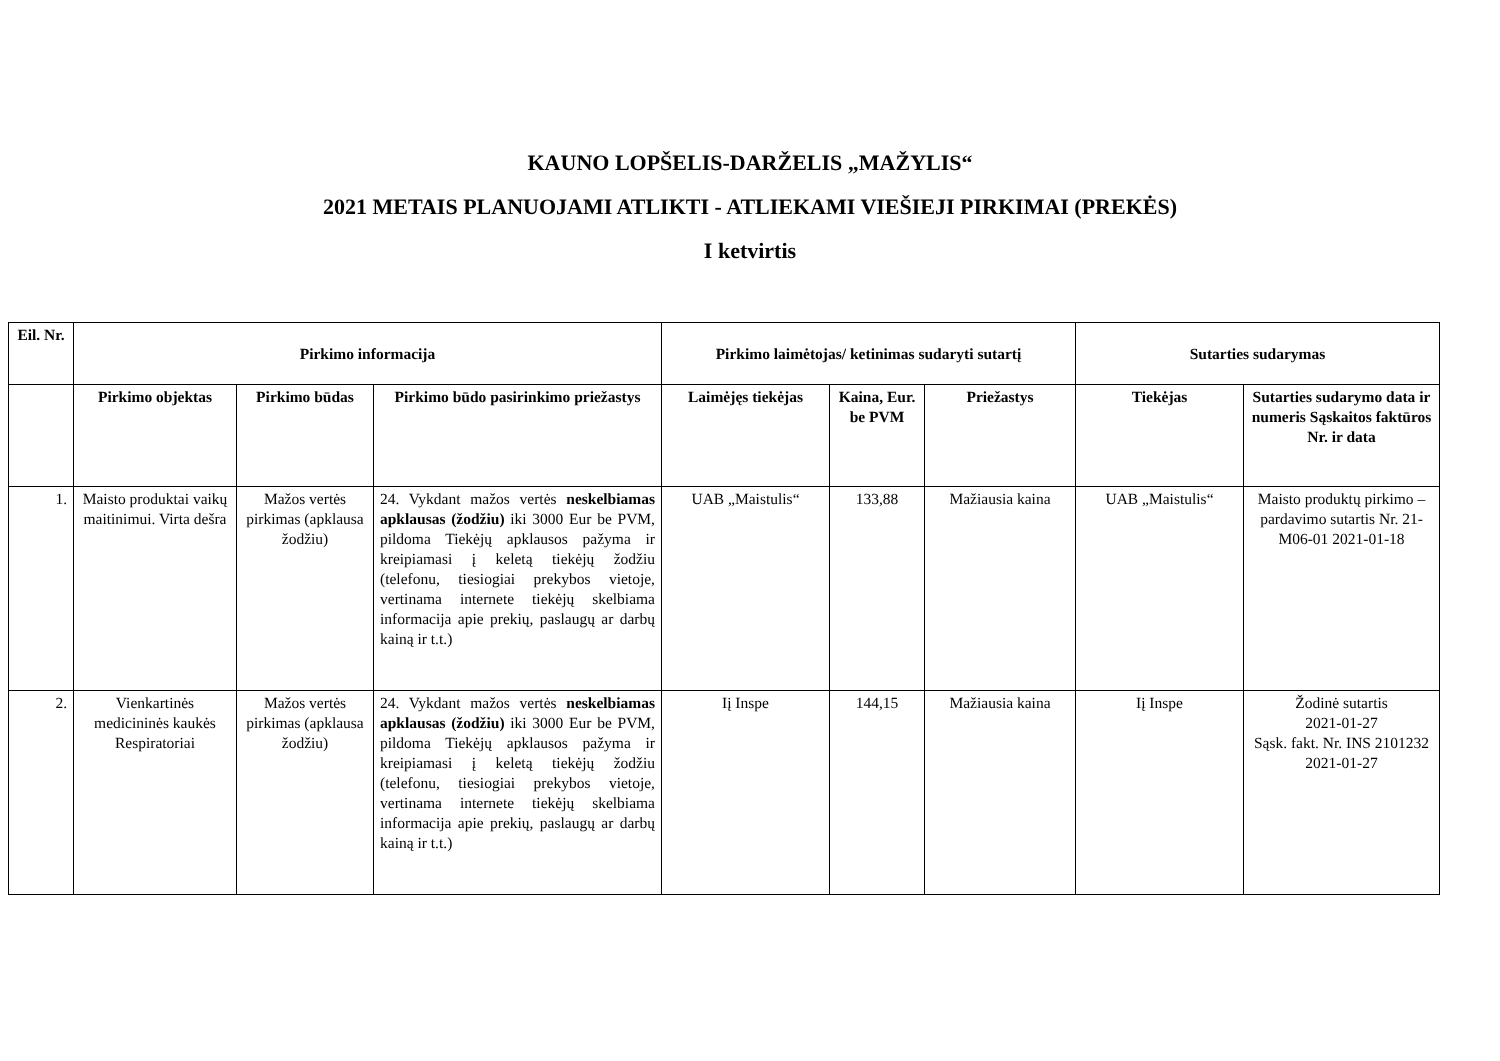KAUNO LOPŠELIS-DARŽELIS „MAŽYLIS“
2021 METAIS PLANUOJAMI ATLIKTI - ATLIEKAMI VIEŠIEJI PIRKIMAI (PREKĖS)
I ketvirtis
| Eil. Nr. | Pirkimo informacija | | | Pirkimo laimėtojas/ ketinimas sudaryti sutartį | | | Sutarties sudarymas | |
| --- | --- | --- | --- | --- | --- | --- | --- | --- |
| | Pirkimo objektas | Pirkimo būdas | Pirkimo būdo pasirinkimo priežastys | Laimėjęs tiekėjas | Kaina, Eur. be PVM | Priežastys | Tiekėjas | Sutarties sudarymo data ir numeris Sąskaitos faktūros Nr. ir data |
| 1. | Maisto produktai vaikų maitinimui. Virta dešra | Mažos vertės pirkimas (apklausa žodžiu) | 24. Vykdant mažos vertės neskelbiamas apklausas (žodžiu) iki 3000 Eur be PVM, pildoma Tiekėjų apklausos pažyma ir kreipiamasi į keletą tiekėjų žodžiu (telefonu, tiesiogiai prekybos vietoje, vertinama internete tiekėjų skelbiama informacija apie prekių, paslaugų ar darbų kainą ir t.t.) | UAB „Maistulis“ | 133,88 | Mažiausia kaina | UAB „Maistulis“ | Maisto produktų pirkimo – pardavimo sutartis Nr. 21-M06-01 2021-01-18 |
| 2. | Vienkartinės medicininės kaukės Respiratoriai | Mažos vertės pirkimas (apklausa žodžiu) | 24. Vykdant mažos vertės neskelbiamas apklausas (žodžiu) iki 3000 Eur be PVM, pildoma Tiekėjų apklausos pažyma ir kreipiamasi į keletą tiekėjų žodžiu (telefonu, tiesiogiai prekybos vietoje, vertinama internete tiekėjų skelbiama informacija apie prekių, paslaugų ar darbų kainą ir t.t.) | Iį Inspe | 144,15 | Mažiausia kaina | Iį Inspe | Žodinė sutartis 2021-01-27 Sąsk. fakt. Nr. INS 2101232 2021-01-27 |